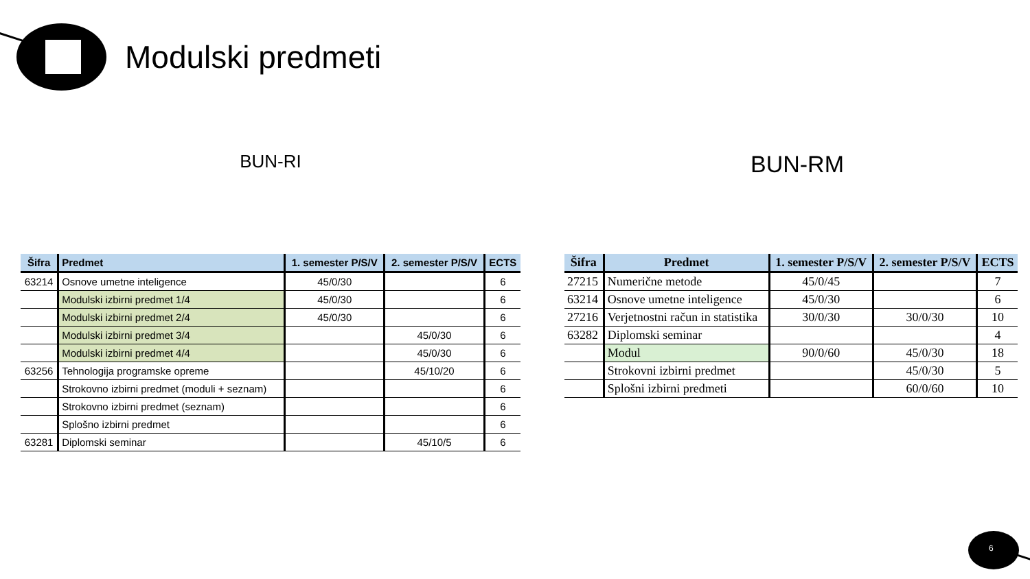Modulski predmeti
BUN-RI
| Šifra | Predmet | 1. semester P/S/V | 2. semester P/S/V | ECTS |
| --- | --- | --- | --- | --- |
| 63214 | Osnove umetne inteligence | 45/0/30 | | 6 |
| | Modulski izbirni predmet 1/4 | 45/0/30 | | 6 |
| | Modulski izbirni predmet 2/4 | 45/0/30 | | 6 |
| | Modulski izbirni predmet 3/4 | | 45/0/30 | 6 |
| | Modulski izbirni predmet 4/4 | | 45/0/30 | 6 |
| 63256 | Tehnologija programske opreme | | 45/10/20 | 6 |
| | Strokovno izbirni predmet (moduli + seznam) | | | 6 |
| | Strokovno izbirni predmet (seznam) | | | 6 |
| | Splošno izbirni predmet | | | 6 |
| 63281 | Diplomski seminar | | 45/10/5 | 6 |
BUN-RM
| Šifra | Predmet | 1. semester P/S/V | 2. semester P/S/V | ECTS |
| --- | --- | --- | --- | --- |
| 27215 | Numerične metode | 45/0/45 | | 7 |
| 63214 | Osnove umetne inteligence | 45/0/30 | | 6 |
| 27216 | Verjetnostni račun in statistika | 30/0/30 | 30/0/30 | 10 |
| 63282 | Diplomski seminar | | | 4 |
| | Modul | 90/0/60 | 45/0/30 | 18 |
| | Strokovni izbirni predmet | | 45/0/30 | 5 |
| | Splošni izbirni predmeti | | 60/0/60 | 10 |
6